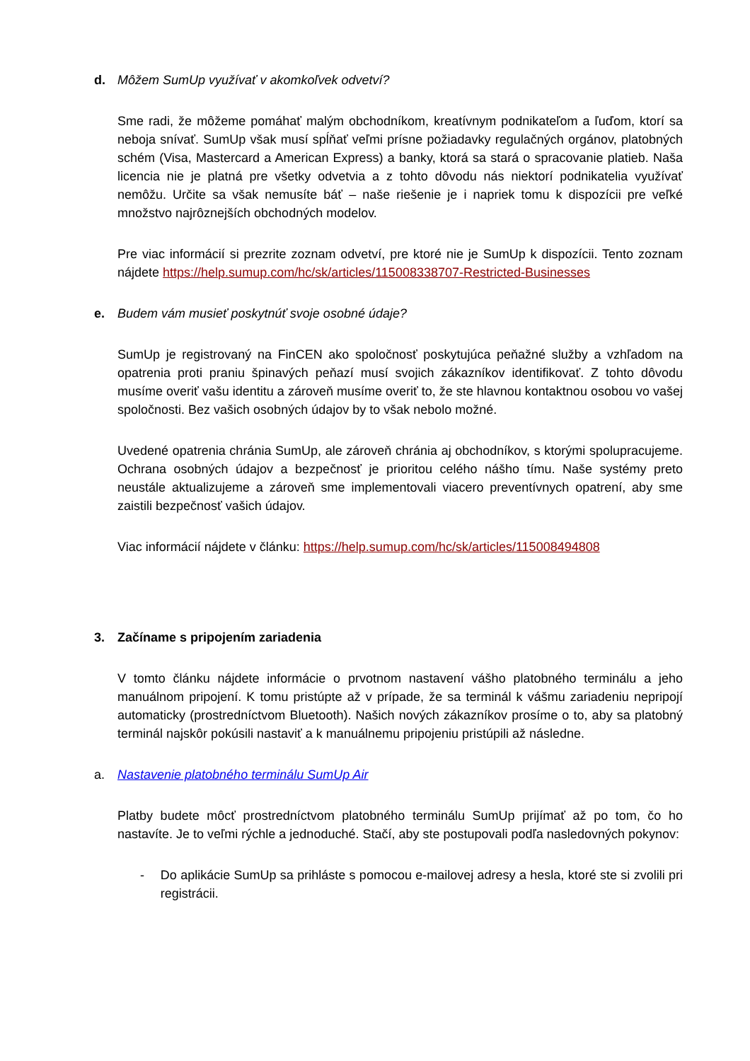d. Môžem SumUp využívať v akomkoľvek odvetví?
Sme radi, že môžeme pomáhať malým obchodníkom, kreatívnym podnikateľom a ľuďom, ktorí sa neboja snívať. SumUp však musí spĺňať veľmi prísne požiadavky regulačných orgánov, platobných schém (Visa, Mastercard a American Express) a banky, ktorá sa stará o spracovanie platieb. Naša licencia nie je platná pre všetky odvetvia a z tohto dôvodu nás niektorí podnikatelia využívať nemôžu. Určite sa však nemusíte báť – naše riešenie je i napriek tomu k dispozícii pre veľké množstvo najrôznejších obchodných modelov.
Pre viac informácií si prezrite zoznam odvetví, pre ktoré nie je SumUp k dispozícii. Tento zoznam nájdete https://help.sumup.com/hc/sk/articles/115008338707-Restricted-Businesses
e. Budem vám musieť poskytnúť svoje osobné údaje?
SumUp je registrovaný na FinCEN ako spoločnosť poskytujúca peňažné služby a vzhľadom na opatrenia proti praniu špinavých peňazí musí svojich zákazníkov identifikovať. Z tohto dôvodu musíme overiť vašu identitu a zároveň musíme overiť to, že ste hlavnou kontaktnou osobou vo vašej spoločnosti. Bez vašich osobných údajov by to však nebolo možné.
Uvedené opatrenia chránia SumUp, ale zároveň chránia aj obchodníkov, s ktorými spolupracujeme. Ochrana osobných údajov a bezpečnosť je prioritou celého nášho tímu. Naše systémy preto neustále aktualizujeme a zároveň sme implementovali viacero preventívnych opatrení, aby sme zaistili bezpečnosť vašich údajov.
Viac informácií nájdete v článku: https://help.sumup.com/hc/sk/articles/115008494808
3. Začíname s pripojením zariadenia
V tomto článku nájdete informácie o prvotnom nastavení vášho platobného terminálu a jeho manuálnom pripojení. K tomu pristúpte až v prípade, že sa terminál k vášmu zariadeniu nepripojí automaticky (prostredníctvom Bluetooth). Našich nových zákazníkov prosíme o to, aby sa platobný terminál najskôr pokúsili nastaviť a k manuálnemu pripojeniu pristúpili až následne.
a. Nastavenie platobného terminálu SumUp Air
Platby budete môcť prostredníctvom platobného terminálu SumUp prijímať až po tom, čo ho nastavíte. Je to veľmi rýchle a jednoduché. Stačí, aby ste postupovali podľa nasledovných pokynov:
- Do aplikácie SumUp sa prihláste s pomocou e-mailovej adresy a hesla, ktoré ste si zvolili pri registrácii.